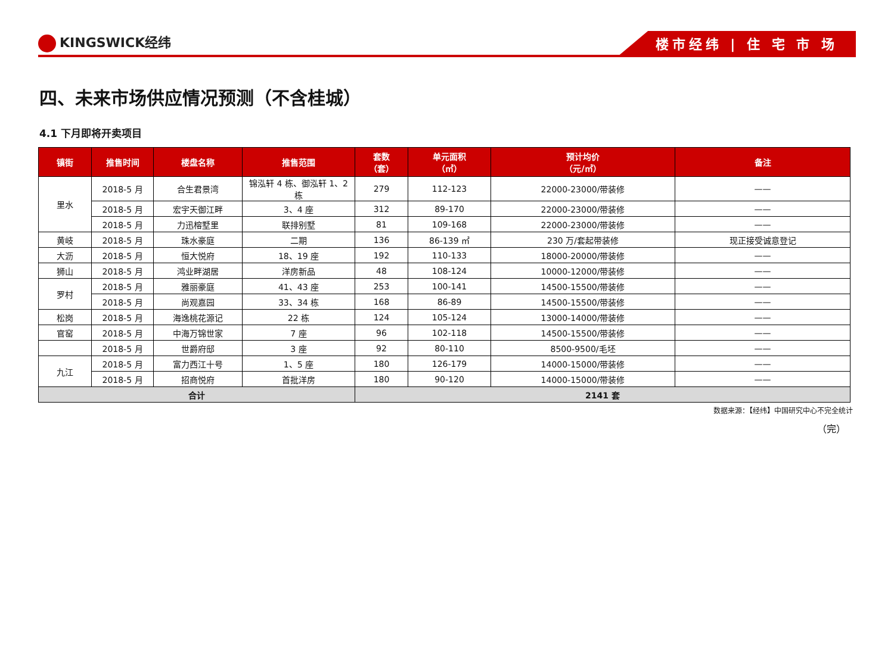KINGSWICK经纬
楼市经纬 | 住 宅 市 场
四、未来市场供应情况预测（不含桂城）
4.1 下月即将开卖项目
| 镇街 | 推售时间 | 楼盘名称 | 推售范围 | 套数 （套） | 单元面积 （㎡） | 预计均价 （元/㎡） | 备注 |
| --- | --- | --- | --- | --- | --- | --- | --- |
| 里水 | 2018-5 月 | 合生君景湾 | 锦泓轩 4 栋、御泓轩 1、2 栋 | 279 | 112-123 | 22000-23000/带装修 | —— |
| | 2018-5 月 | 宏宇天御江畔 | 3、4 座 | 312 | 89-170 | 22000-23000/带装修 | —— |
| | 2018-5 月 | 力迅榕墅里 | 联排别墅 | 81 | 109-168 | 22000-23000/带装修 | —— |
| 黄岐 | 2018-5 月 | 珠水豪庭 | 二期 | 136 | 86-139 ㎡ | 230 万/套起带装修 | 现正接受诚意登记 |
| 大沥 | 2018-5 月 | 恒大悦府 | 18、19 座 | 192 | 110-133 | 18000-20000/带装修 | —— |
| 狮山 | 2018-5 月 | 鸿业畔湖居 | 洋房新品 | 48 | 108-124 | 10000-12000/带装修 | —— |
| 罗村 | 2018-5 月 | 雅丽豪庭 | 41、43 座 | 253 | 100-141 | 14500-15500/带装修 | —— |
| | 2018-5 月 | 尚观嘉园 | 33、34 栋 | 168 | 86-89 | 14500-15500/带装修 | —— |
| 松岗 | 2018-5 月 | 海逸桃花源记 | 22 栋 | 124 | 105-124 | 13000-14000/带装修 | —— |
| 官窑 | 2018-5 月 | 中海万锦世家 | 7 座 | 96 | 102-118 | 14500-15500/带装修 | —— |
| | 2018-5 月 | 世爵府邸 | 3 座 | 92 | 80-110 | 8500-9500/毛坯 | —— |
| 九江 | 2018-5 月 | 富力西江十号 | 1、5 座 | 180 | 126-179 | 14000-15000/带装修 | —— |
| | 2018-5 月 | 招商悦府 | 首批洋房 | 180 | 90-120 | 14000-15000/带装修 | —— |
| 合计 | | | | 2141 套 | | | |
数据来源：【经纬】中国研究中心不完全统计
（完）